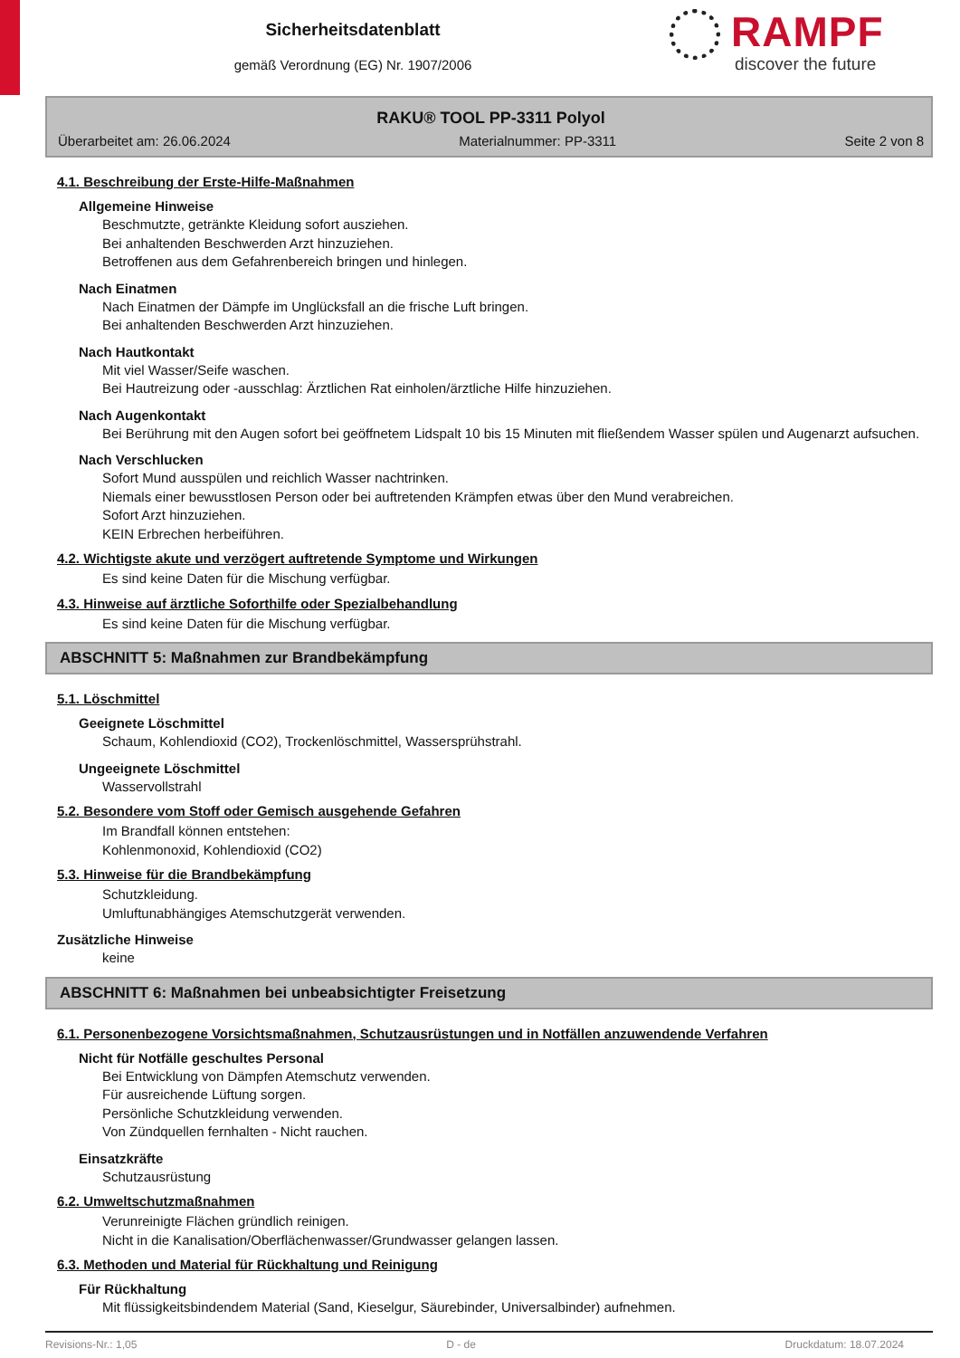Sicherheitsdatenblatt
gemäß Verordnung (EG) Nr. 1907/2006
RAMPF
discover the future
RAKU® TOOL PP-3311 Polyol
Überarbeitet am: 26.06.2024 Materialnummer: PP-3311 Seite 2 von 8
4.1. Beschreibung der Erste-Hilfe-Maßnahmen
Allgemeine Hinweise
Beschmutzte, getränkte Kleidung sofort ausziehen.
Bei anhaltenden Beschwerden Arzt hinzuziehen.
Betroffenen aus dem Gefahrenbereich bringen und hinlegen.
Nach Einatmen
Nach Einatmen der Dämpfe im Unglücksfall an die frische Luft bringen.
Bei anhaltenden Beschwerden Arzt hinzuziehen.
Nach Hautkontakt
Mit viel Wasser/Seife waschen.
Bei Hautreizung oder -ausschlag: Ärztlichen Rat einholen/ärztliche Hilfe hinzuziehen.
Nach Augenkontakt
Bei Berührung mit den Augen sofort bei geöffnetem Lidspalt 10 bis 15 Minuten mit fließendem Wasser spülen und Augenarzt aufsuchen.
Nach Verschlucken
Sofort Mund ausspülen und reichlich Wasser nachtrinken.
Niemals einer bewusstlosen Person oder bei auftretenden Krämpfen etwas über den Mund verabreichen.
Sofort Arzt hinzuziehen.
KEIN Erbrechen herbeiführen.
4.2. Wichtigste akute und verzögert auftretende Symptome und Wirkungen
Es sind keine Daten für die Mischung verfügbar.
4.3. Hinweise auf ärztliche Soforthilfe oder Spezialbehandlung
Es sind keine Daten für die Mischung verfügbar.
ABSCHNITT 5: Maßnahmen zur Brandbekämpfung
5.1. Löschmittel
Geeignete Löschmittel
Schaum, Kohlendioxid (CO2), Trockenlöschmittel, Wassersprühstrahl.
Ungeeignete Löschmittel
Wasservollstrahl
5.2. Besondere vom Stoff oder Gemisch ausgehende Gefahren
Im Brandfall können entstehen:
Kohlenmonoxid, Kohlendioxid (CO2)
5.3. Hinweise für die Brandbekämpfung
Schutzkleidung.
Umluftunabhängiges Atemschutzgerät verwenden.
Zusätzliche Hinweise
keine
ABSCHNITT 6: Maßnahmen bei unbeabsichtigter Freisetzung
6.1. Personenbezogene Vorsichtsmaßnahmen, Schutzausrüstungen und in Notfällen anzuwendende Verfahren
Nicht für Notfälle geschultes Personal
Bei Entwicklung von Dämpfen Atemschutz verwenden.
Für ausreichende Lüftung sorgen.
Persönliche Schutzkleidung verwenden.
Von Zündquellen fernhalten - Nicht rauchen.
Einsatzkräfte
Schutzausrüstung
6.2. Umweltschutzmaßnahmen
Verunreinigte Flächen gründlich reinigen.
Nicht in die Kanalisation/Oberflächenwasser/Grundwasser gelangen lassen.
6.3. Methoden und Material für Rückhaltung und Reinigung
Für Rückhaltung
Mit flüssigkeitsbindendem Material (Sand, Kieselgur, Säurebinder, Universalbinder) aufnehmen.
Revisions-Nr.: 1,05 D - de Druckdatum: 18.07.2024